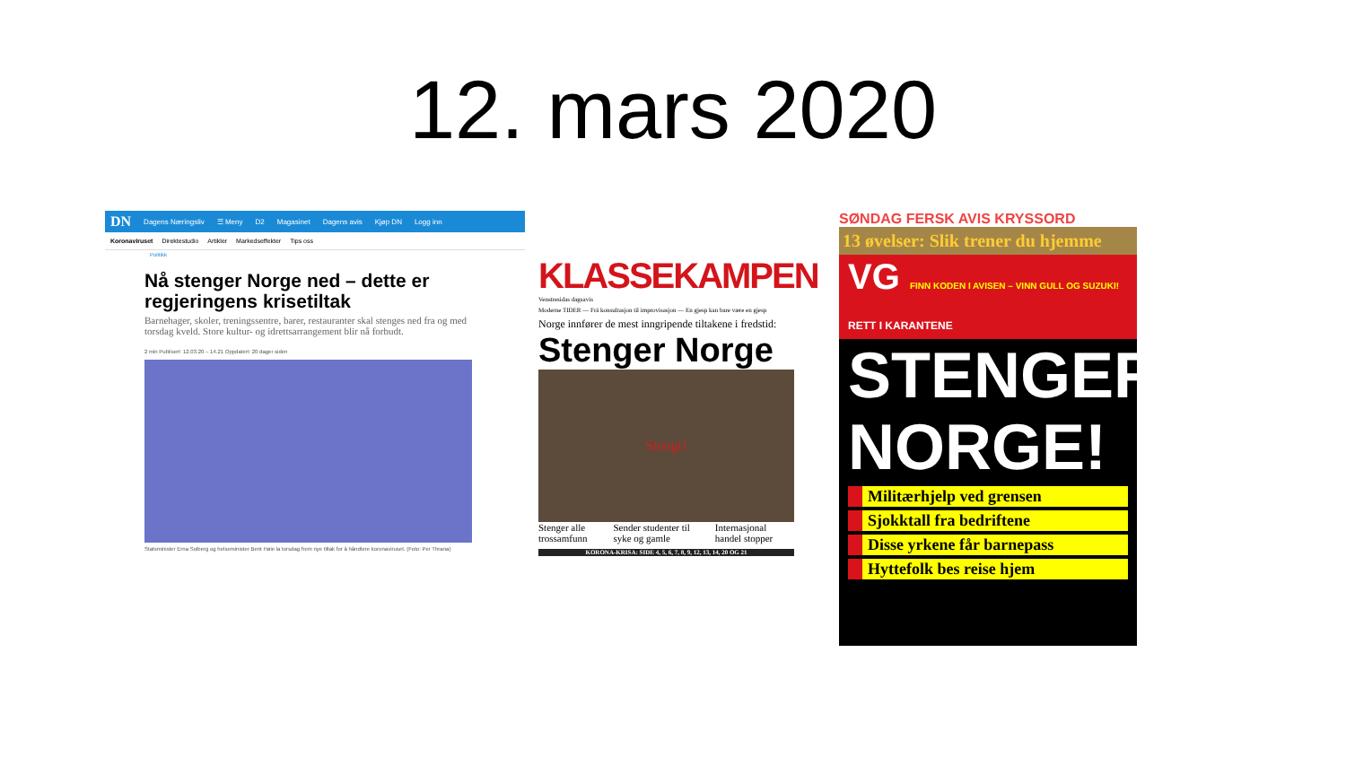12. mars 2020
DN Dagens Næringsliv ☰ Meny D2 Magasinet Dagens avis Kjøp DN Logg inn
Koronaviruset Direktestudio Artikler Markedseffekter Tips oss
Politikk
Nå stenger Norge ned – dette er regjeringens krisetiltak
Barnehager, skoler, treningssentre, barer, restauranter skal stenges ned fra og med torsdag kveld. Store kultur- og idrettsarrangement blir nå forbudt.
2 min Publisert: 12.03.20 – 14.21 Oppdatert: 20 dager siden
Statsminister Erna Solberg og helseminister Bent Høie la torsdag frem nye tiltak for å håndtere koronaviruset. (Foto: Per Thrana)
KLASSEKAMPEN
Venstresidas dagsavis
Moderne TIDER — Frå konsultasjon til improvisasjon — En gjesp kan bare være en gjesp
Norge innfører de mest inngripende tiltakene i fredstid:
Stenger Norge
Stengt!
Stenger alle trossamfunn Sender studenter til syke og gamle Internasjonal handel stopper
KORONA-KRISA: SIDE 4, 5, 6, 7, 8, 9, 12, 13, 14, 20 OG 21
SØNDAG FERSK AVIS KRYSSORD
13 øvelser: Slik trener du hjemme
VG FINN KODEN I AVISEN – VINN GULL OG SUZUKI! RETT I KARANTENE
STENGER NORGE!
Militærhjelp ved grensen
Sjokktall fra bedriftene
Disse yrkene får barnepass
Hyttefolk bes reise hjem